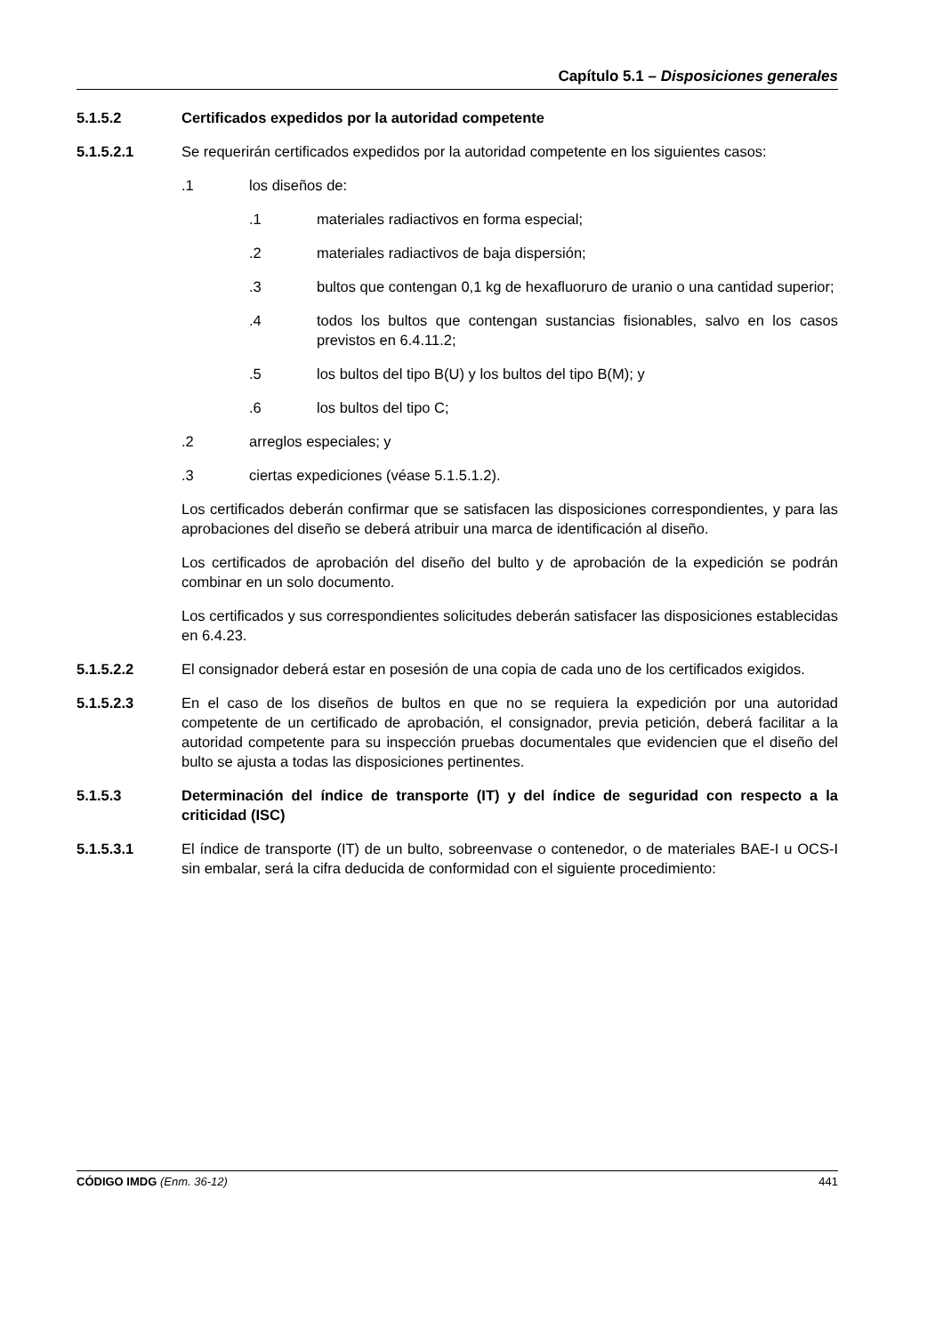Capítulo 5.1 – Disposiciones generales
5.1.5.2 Certificados expedidos por la autoridad competente
5.1.5.2.1 Se requerirán certificados expedidos por la autoridad competente en los siguientes casos:
.1 los diseños de:
.1 materiales radiactivos en forma especial;
.2 materiales radiactivos de baja dispersión;
.3 bultos que contengan 0,1 kg de hexafluoruro de uranio o una cantidad superior;
.4 todos los bultos que contengan sustancias fisionables, salvo en los casos previstos en 6.4.11.2;
.5 los bultos del tipo B(U) y los bultos del tipo B(M); y
.6 los bultos del tipo C;
.2 arreglos especiales; y
.3 ciertas expediciones (véase 5.1.5.1.2).
Los certificados deberán confirmar que se satisfacen las disposiciones correspondientes, y para las aprobaciones del diseño se deberá atribuir una marca de identificación al diseño.
Los certificados de aprobación del diseño del bulto y de aprobación de la expedición se podrán combinar en un solo documento.
Los certificados y sus correspondientes solicitudes deberán satisfacer las disposiciones establecidas en 6.4.23.
5.1.5.2.2 El consignador deberá estar en posesión de una copia de cada uno de los certificados exigidos.
5.1.5.2.3 En el caso de los diseños de bultos en que no se requiera la expedición por una autoridad competente de un certificado de aprobación, el consignador, previa petición, deberá facilitar a la autoridad competente para su inspección pruebas documentales que evidencien que el diseño del bulto se ajusta a todas las disposiciones pertinentes.
5.1.5.3 Determinación del índice de transporte (IT) y del índice de seguridad con respecto a la criticidad (ISC)
5.1.5.3.1 El índice de transporte (IT) de un bulto, sobreenvase o contenedor, o de materiales BAE-I u OCS-I sin embalar, será la cifra deducida de conformidad con el siguiente procedimiento:
CÓDIGO IMDG (Enm. 36-12) 441